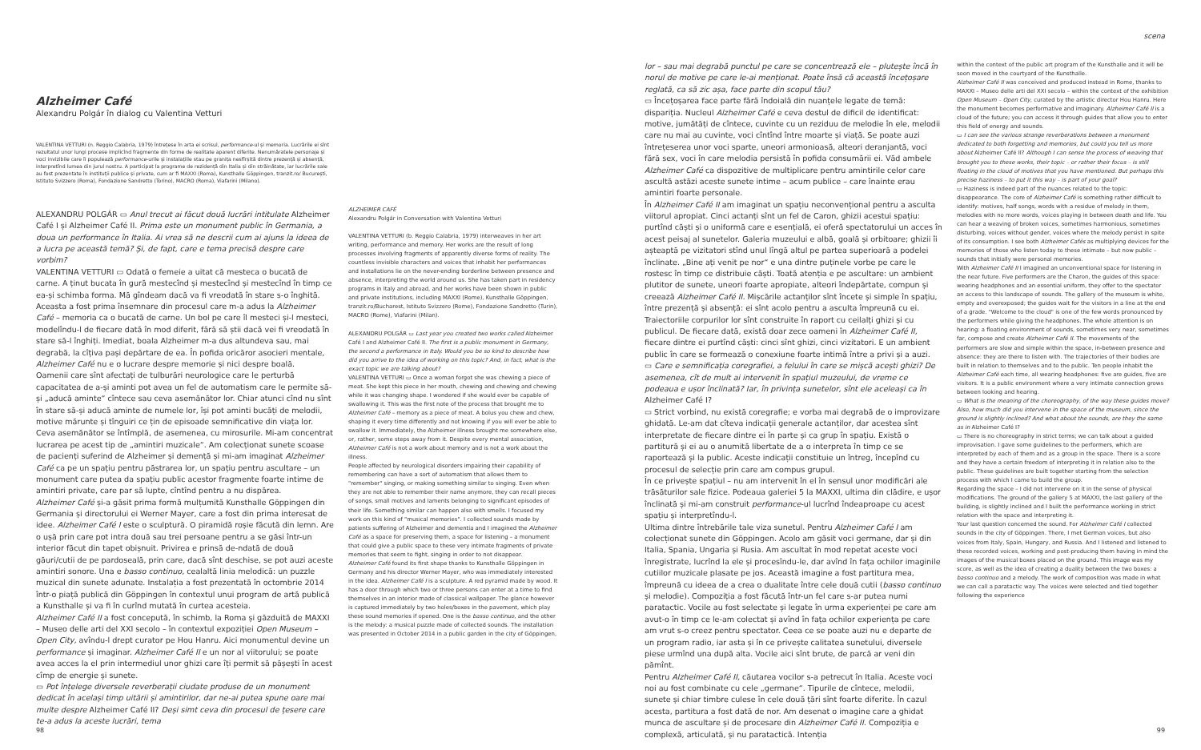Alzheimer Café
Alexandru Polgár în dialog cu Valentina Vetturi
VALENTINA VETTURI (n. Reggio Calabria, 1979) întrețese în arta ei scrisul, performance-ul și memoria. Lucrările ei sînt rezultatul unor lungi procese implicînd fragmente din forme de realitate aparent diferite. Nenumăratele personaje și voci invizibile care îi populează performance-urile și instalațiile stau pe granița nesfîrșită dintre prezență și absență, interpretînd lumea din jurul nostru. A participat la programe de rezidență din Italia și din străinătate, iar lucrările sale au fost prezentate în instituții publice și private, cum ar fi MAXXI (Roma), Kunsthalle Göppingen, tranzit.ro/ București, Istituto Svizzero (Roma), Fondazione Sandretto (Torino), MACRO (Roma), Viafarini (Milano).
ALEXANDRU POLGÁR ▭ Anul trecut ai făcut două lucrări intitulate Alzheimer Café I și Alzheimer Café II. Prima este un monument public în Germania, a doua un performance în Italia. Ai vrea să ne descrii cum ai ajuns la ideea de a lucra pe această temă? Și, de fapt, care e tema precisă despre care vorbim?
VALENTINA VETTURI ▭ Odată o femeie a uitat că mesteca o bucată de carne. A ținut bucata în gură mestecînd și mestecînd și mestecînd în timp ce ea-și schimba forma. Mă gîndeam dacă va fi vreodată în stare s-o înghită. Aceasta a fost prima însemnare din procesul care m-a adus la Alzheimer Café – memoria ca o bucată de carne. Un bol pe care îl mesteci și-l mesteci, modelîndu-l de fiecare dată în mod diferit, fără să știi dacă vei fi vreodată în stare să-l înghiți. Imediat, boala Alzheimer m-a dus altundeva sau, mai degrabă, la cîțiva pași depărtare de ea. În pofida oricăror asocieri mentale, Alzheimer Café nu e o lucrare despre memorie și nici despre boală.
Oamenii care sînt afectați de tulburări neurologice care le perturbă capacitatea de a-și aminti pot avea un fel de automatism care le permite să-și „aducă aminte“ cîntece sau ceva asemănător lor. Chiar atunci cînd nu sînt în stare să-și aducă aminte de numele lor, își pot aminti bucăți de melodii, motive mărunte și tînguiri ce țin de episoade semnificative din viața lor. Ceva asemănător se întîmplă, de asemenea, cu mirosurile. Mi-am concentrat lucrarea pe acest tip de „amintiri muzicale“. Am colecționat sunete scoase de pacienți suferind de Alzheimer și demență și mi-am imaginat Alzheimer Café ca pe un spațiu pentru păstrarea lor, un spațiu pentru ascultare – un monument care putea da spațiu public acestor fragmente foarte intime de amintiri private, care par să lupte, cîntînd pentru a nu dispărea.
Alzheimer Café și-a găsit prima formă mulțumită Kunsthalle Göppingen din Germania și directorului ei Werner Mayer, care a fost din prima interesat de idee. Alzheimer Café I este o sculptură. O piramidă roșie făcută din lemn. Are o ușă prin care pot intra două sau trei persoane pentru a se găsi într-un interior făcut din tapet obișnuit. Privirea e prinsă de-ndată de două găuri/cutii de pe pardoseală, prin care, dacă sînt deschise, se pot auzi aceste amintiri sonore. Una e basso continuo, cealaltă linia melodică: un puzzle muzical din sunete adunate. Instalația a fost prezentată în octombrie 2014 într-o piață publică din Göppingen în contextul unui program de artă publică a Kunsthalle și va fi în curînd mutată în curtea acesteia.
Alzheimer Café II a fost concepută, în schimb, la Roma și găzduită de MAXXI – Museo delle arti del XXI secolo – în contextul expoziției Open Museum – Open City, avîndu-l drept curator pe Hou Hanru. Aici monumentul devine un performance și imaginar. Alzheimer Café II e un nor al viitorului; se poate avea acces la el prin intermediul unor ghizi care îți permit să pășești în acest cîmp de energie și sunete.
▭ Pot înțelege diversele reverberații ciudate produse de un monument dedicat în același timp uitării și amintirilor, dar ne-ai putea spune oare mai multe despre Alzheimer Café II? Deși simt ceva din procesul de țesere care te-a adus la aceste lucrări, tema
ALZHEIMER CAFÉ
Alexandru Polgár in Conversation with Valentina Vetturi
VALENTINA VETTURI (b. Reggio Calabria, 1979) interweaves in her art writing, performance and memory. Her works are the result of long processes involving fragments of apparently diverse forms of reality. The countless invisible characters and voices that inhabit her performances and installations lie on the never-ending borderline between presence and absence, interpreting the world around us. She has taken part in residency programs in Italy and abroad, and her works have been shown in public and private institutions, including MAXXI (Rome), Kunsthalle Göppingen, tranzit.ro/Bucharest, Istituto Svizzero (Rome), Fondazione Sandretto (Turin), MACRO (Rome), Viafarini (Milan).
ALEXANDRU POLGÁR ▭ Last year you created two works called Alzheimer Café I and Alzheimer Café II. The first is a public monument in Germany, the second a performance in Italy. Would you be so kind to describe how did you arrive to the idea of working on this topic? And, in fact, what is the exact topic we are talking about?
VALENTINA VETTURI ▭ Once a woman forgot she was chewing a piece of meat. She kept this piece in her mouth, chewing and chewing and chewing while it was changing shape. I wondered if she would ever be capable of swallowing it. This was the first note of the process that brought me to Alzheimer Café – memory as a piece of meat. A bolus you chew and chew, shaping it every time differently and not knowing if you will ever be able to swallow it. Immediately, the Alzheimer illness brought me somewhere else, or, rather, some steps away from it. Despite every mental association, Alzheimer Café is not a work about memory and is not a work about the illness.
People affected by neurological disorders impairing their capability of remembering can have a sort of automatism that allows them to "remember" singing, or making something similar to singing. Even when they are not able to remember their name anymore, they can recall pieces of songs, small motives and laments belonging to significant episodes of their life. Something similar can happen also with smells. I focused my work on this kind of "musical memories". I collected sounds made by patients suffering of Alzheimer and dementia and I imagined the Alzheimer Café as a space for preserving them, a space for listening – a monument that could give a public space to these very intimate fragments of private memories that seem to fight, singing in order to not disappear.
Alzheimer Café found its first shape thanks to Kunsthalle Göppingen in Germany and his director Werner Mayer, who was immediately interested in the idea. Alzheimer Café I is a sculpture. A red pyramid made by wood. It has a door through which two or three persons can enter at a time to find themselves in an interior made of classical wallpaper. The glance however is captured immediately by two holes/boxes in the pavement, which play these sound memories if opened. One is the basso continuo, and the other is the melody: a musical puzzle made of collected sounds. The installation was presented in October 2014 in a public garden in the city of Göppingen,
98
scena
lor – sau mai degrabă punctul pe care se concentrează ele – plutește încă în norul de motive pe care le-ai menționat. Poate însă că această încețoșare reglată, ca să zic așa, face parte din scopul tău?
▭ Încețoșarea face parte fără îndoială din nuanțele legate de temă: dispariția. Nucleul Alzheimer Café e ceva destul de dificil de identificat: motive, jumătăți de cîntece, cuvinte cu un reziduu de melodie în ele, melodii care nu mai au cuvinte, voci cîntînd între moarte și viață. Se poate auzi întrețeserea unor voci sparte, uneori armonioasă, alteori deranjantă, voci fără sex, voci în care melodia persistă în pofida consumării ei. Văd ambele Alzheimer Café ca dispozitive de multiplicare pentru amintirile celor care ascultă astăzi aceste sunete intime – acum publice – care înainte erau amintiri foarte personale.
În Alzheimer Café II am imaginat un spațiu neconvențional pentru a asculta viitorul apropiat. Cinci actanți sînt un fel de Caron, ghizii acestui spațiu: purtînd căști și o uniformă care e esențială, ei oferă spectatorului un acces în acest peisaj al sunetelor. Galeria muzeului e albă, goală și orbitoare; ghizii îi așteaptă pe vizitatori stînd unul lîngă altul pe partea superioară a podelei înclinate. „Bine ați venit pe nor“ e una dintre puținele vorbe pe care le rostesc în timp ce distribuie căști. Toată atenția e pe ascultare: un ambient plutitor de sunete, uneori foarte apropiate, alteori îndepărtate, compun și creează Alzheimer Café II. Mișcările actanților sînt încete și simple în spațiu, între prezență și absență: ei sînt acolo pentru a asculta împreună cu ei. Traiectoriile corpurilor lor sînt construite în raport cu ceilalți ghizi și cu publicul. De fiecare dată, există doar zece oameni în Alzheimer Café II, fiecare dintre ei purtînd căști: cinci sînt ghizi, cinci vizitatori. E un ambient public în care se formează o conexiune foarte intimă între a privi și a auzi.
▭ Care e semnificația coregrafiei, a felului în care se mișcă acești ghizi? De asemenea, cît de mult ai intervenit în spațiul muzeului, de vreme ce podeaua e ușor înclinată? Iar, în privința sunetelor, sînt ele aceleași ca în Alzheimer Café I?
▭ Strict vorbind, nu există coregrafie; e vorba mai degrabă de o improvizare ghidată. Le-am dat cîteva indicații generale actanților, dar acestea sînt interpretate de fiecare dintre ei în parte și ca grup în spațiu. Există o partitură și ei au o anumită libertate de a o interpreta în timp ce se raportează și la public. Aceste indicații constituie un întreg, începînd cu procesul de selecție prin care am compus grupul.
În ce privește spațiul – nu am intervenit în el în sensul unor modificări ale trăsăturilor sale fizice. Podeaua galeriei 5 la MAXXI, ultima din clădire, e ușor înclinată și mi-am construit performance-ul lucrînd îndeaproape cu acest spațiu și interpretîndu-l.
Ultima dintre întrebările tale viza sunetul. Pentru Alzheimer Café I am colecționat sunete din Göppingen. Acolo am găsit voci germane, dar și din Italia, Spania, Ungaria și Rusia. Am ascultat în mod repetat aceste voci înregistrate, lucrînd la ele și procesîndu-le, dar avînd în fața ochilor imaginile cutiilor muzicale plasate pe jos. Această imagine a fost partitura mea, împreună cu ideea de a crea o dualitate între cele două cutii (basso continuo și melodie). Compoziția a fost făcută într-un fel care s-ar putea numi paratactic. Vocile au fost selectate și legate în urma experienței pe care am avut-o în timp ce le-am colectat și avînd în fața ochilor experiența pe care am vrut s-o creez pentru spectator. Ceea ce se poate auzi nu e departe de un program radio, iar asta și în ce privește calitatea sunetului, diversele piese urmînd una după alta. Vocile aici sînt brute, de parcă ar veni din pămînt.
Pentru Alzheimer Café II, căutarea vocilor s-a petrecut în Italia. Aceste voci noi au fost combinate cu cele „germane“. Tipurile de cîntece, melodii, sunete și chiar timbre culese în cele două țări sînt foarte diferite. În cazul acesta, partitura a fost dată de nor. Am desenat o imagine care a ghidat munca de ascultare și de procesare din Alzheimer Café II. Compoziția e complexă, articulată, și nu paratactică. Intenția
within the context of the public art program of the Kunsthalle and it will be soon moved in the courtyard of the Kunsthalle.
Alzheimer Café II was conceived and produced instead in Rome, thanks to MAXXI – Museo delle arti del XXI secolo – within the context of the exhibition Open Museum – Open City, curated by the artistic director Hou Hanru. Here the monument becomes performative and imaginary. Alzheimer Café II is a cloud of the future; you can access it through guides that allow you to enter this field of energy and sounds.
▭ I can see the various strange reverberations between a monument dedicated to both forgetting and memories, but could you tell us more about Alzheimer Café II? Although I can sense the process of weaving that brought you to these works, their topic – or rather their focus – is still floating in the cloud of motives that you have mentioned. But perhaps this precise haziness – to put it this way – is part of your goal?
▭ Haziness is indeed part of the nuances related to the topic: disappearance. The core of Alzheimer Café is something rather difficult to identify: motives, half songs, words with a residue of melody in them, melodies with no more words, voices playing in between death and life. You can hear a weaving of broken voices, sometimes harmonious, sometimes disturbing, voices without gender, voices where the melody persist in spite of its consumption. I see both Alzheimer Cafés as multiplying devices for the memories of those who listen today to these intimate – but now public – sounds that initially were personal memories.
With Alzheimer Café II I imagined an unconventional space for listening in the near future. Five performers are the Charon, the guides of this space: wearing headphones and an essential uniform, they offer to the spectator an access to this landscape of sounds. The gallery of the museum is white, empty and overexposed; the guides wait for the visitors in a line at the end of a grade. "Welcome to the cloud" is one of the few words pronounced by the performers while giving the headphones. The whole attention is on hearing: a floating environment of sounds, sometimes very near, sometimes far, compose and create Alzheimer Café II. The movements of the performers are slow and simple within the space, in-between presence and absence: they are there to listen with. The trajectories of their bodies are built in relation to themselves and to the public. Ten people inhabit the Alzheimer Café each time, all wearing headphones: five are guides, five are visitors. It is a public environment where a very intimate connection grows between looking and hearing.
▭ What is the meaning of the choreography, of the way these guides move? Also, how much did you intervene in the space of the museum, since the ground is slightly inclined? And what about the sounds, are they the same as in Alzheimer Café I?
▭ There is no choreography in strict terms; we can talk about a guided improvisation. I gave some guidelines to the performers, which are interpreted by each of them and as a group in the space. There is a score and they have a certain freedom of interpreting it in relation also to the public. These guidelines are built together starting from the selection process with which I came to build the group.
Regarding the space – I did not intervene on it in the sense of physical modifications. The ground of the gallery 5 at MAXXI, the last gallery of the building, is slightly inclined and I built the performance working in strict relation with the space and interpreting it.
Your last question concerned the sound. For Alzheimer Café I collected sounds in the city of Göppingen. There, I met German voices, but also voices from Italy, Spain, Hungary, and Russia. And I listened and listened to these recorded voices, working and post-producing them having in mind the images of the musical boxes placed on the ground. This image was my score, as well as the idea of creating a duality between the two boxes: a basso continuo and a melody. The work of composition was made in what we can call a paratactic way. The voices were selected and tied together following the experience
99